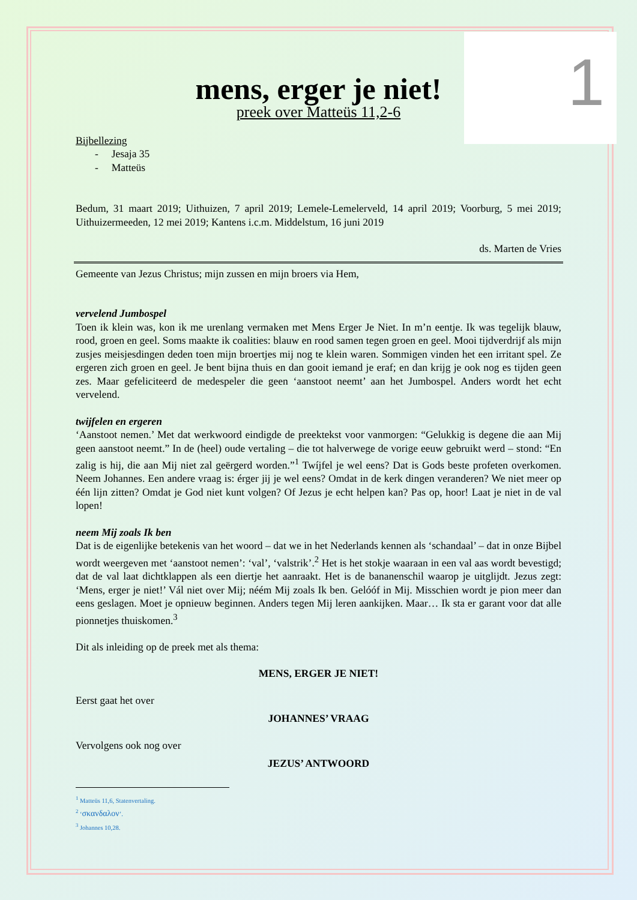1
mens, erger je niet!
preek over Matteüs 11,2-6
Bijbellezing
- Jesaja 35
- Matteüs
Bedum, 31 maart 2019; Uithuizen, 7 april 2019; Lemele-Lemelerveld, 14 april 2019; Voorburg, 5 mei 2019; Uithuizermeeden, 12 mei 2019; Kantens i.c.m. Middelstum, 16 juni 2019
ds. Marten de Vries
Gemeente van Jezus Christus; mijn zussen en mijn broers via Hem,
vervelend Jumbospel
Toen ik klein was, kon ik me urenlang vermaken met Mens Erger Je Niet. In m’n eentje. Ik was tegelijk blauw, rood, groen en geel. Soms maakte ik coalities: blauw en rood samen tegen groen en geel. Mooi tijdverdrijf als mijn zusjes meisjesdingen deden toen mijn broertjes mij nog te klein waren. Sommigen vinden het een irritant spel. Ze ergeren zich groen en geel. Je bent bijna thuis en dan gooit iemand je eraf; en dan krijg je ook nog es tijden geen zes. Maar gefeliciteerd de medespeler die geen ‘aanstoot neemt’ aan het Jumbospel. Anders wordt het echt vervelend.
twijfelen en ergeren
‘Aanstoot nemen.’ Met dat werkwoord eindigde de preektekst voor vanmorgen: “Gelukkig is degene die aan Mij geen aanstoot neemt.” In de (heel) oude vertaling – die tot halverwege de vorige eeuw gebruikt werd – stond: “En zalig is hij, die aan Mij niet zal geërgerd worden.”<sup>1</sup> Twíjfel je wel eens? Dat is Gods beste profeten overkomen. Neem Johannes. Een andere vraag is: érger jij je wel eens? Omdat in de kerk dingen veranderen? We niet meer op één lijn zitten? Omdat je God niet kunt volgen? Of Jezus je echt helpen kan? Pas op, hoor! Laat je niet in de val lopen!
neem Mij zoals Ik ben
Dat is de eigenlijke betekenis van het woord – dat we in het Nederlands kennen als ‘schandaal’ – dat in onze Bijbel wordt weergeven met ‘aanstoot nemen’: ‘val’, ‘valstrik’.<sup>2</sup> Het is het stokje waaraan in een val aas wordt bevestigd; dat de val laat dichtklappen als een diertje het aanraakt. Het is de bananenschil waarop je uitglijdt. Jezus zegt: ‘Mens, erger je niet!’ Vál niet over Mij; néém Mij zoals Ik ben. Gelóóf in Mij. Misschien wordt je pion meer dan eens geslagen. Moet je opnieuw beginnen. Anders tegen Mij leren aankijken. Maar… Ik sta er garant voor dat alle pionnetjes thuiskomen.<sup>3</sup>
Dit als inleiding op de preek met als thema:
MENS, ERGER JE NIET!
Eerst gaat het over
JOHANNES’ VRAAG
Vervolgens ook nog over
JEZUS’ ANTWOORD
<sup>1</sup> Matteüs 11,6, Statenvertaling.
<sup>2</sup> ‘σκανδαλον’.
<sup>3</sup> Johannes 10,28.